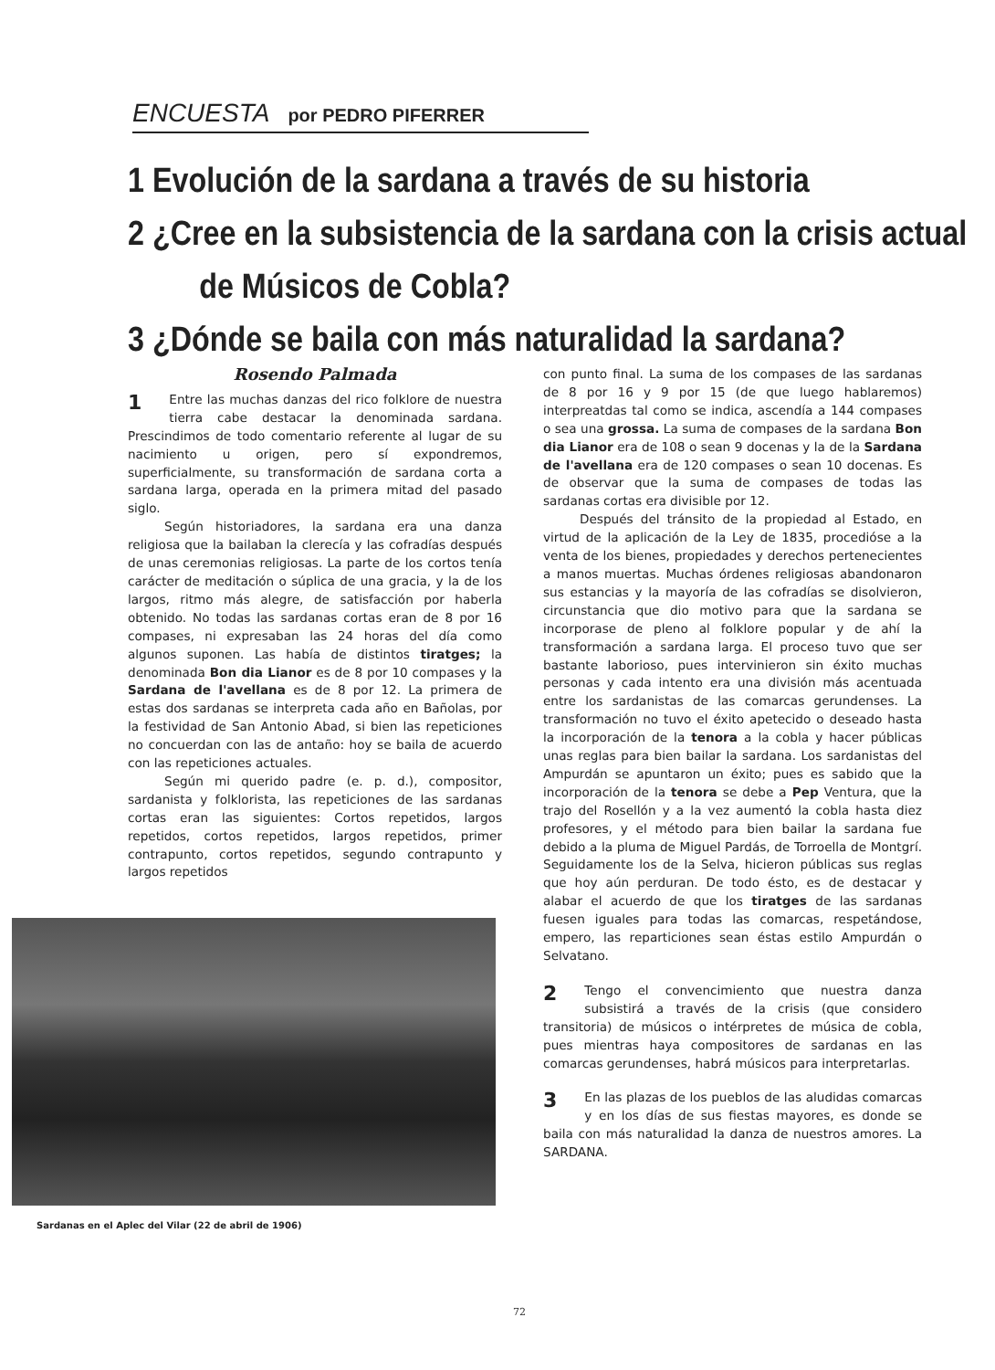ENCUESTA por PEDRO PIFERRER
1 Evolución de la sardana a través de su historia
2 ¿Cree en la subsistencia de la sardana con la crisis actual
de Músicos de Cobla?
3 ¿Dónde se baila con más naturalidad la sardana?
Rosendo Palmada
1 Entre las muchas danzas del rico folklore de nuestra tierra cabe destacar la denominada sardana. Prescindimos de todo comentario referente al lugar de su nacimiento u origen, pero sí expondremos, superficialmente, su transformación de sardana corta a sardana larga, operada en la primera mitad del pasado siglo.
Según historiadores, la sardana era una danza religiosa que la bailaban la clerecía y las cofradías después de unas ceremonias religiosas. La parte de los cortos tenía carácter de meditación o súplica de una gracia, y la de los largos, ritmo más alegre, de satisfacción por haberla obtenido. No todas las sardanas cortas eran de 8 por 16 compases, ni expresaban las 24 horas del día como algunos suponen. Las había de distintos tiratges; la denominada Bon dia Lianor es de 8 por 10 compases y la Sardana de l'avellana es de 8 por 12. La primera de estas dos sardanas se interpreta cada año en Bañolas, por la festividad de San Antonio Abad, si bien las repeticiones no concuerdan con las de antaño: hoy se baila de acuerdo con las repeticiones actuales.
Según mi querido padre (e. p. d.), compositor, sardanista y folklorista, las repeticiones de las sardanas cortas eran las siguientes: Cortos repetidos, largos repetidos, cortos repetidos, largos repetidos, primer contrapunto, cortos repetidos, segundo contrapunto y largos repetidos
Sardanas en el Aplec del Vilar (22 de abril de 1906)
con punto final. La suma de los compases de las sardanas de 8 por 16 y 9 por 15 (de que luego hablaremos) interpreatdas tal como se indica, ascendía a 144 compases o sea una grossa. La suma de compases de la sardana Bon dia Lianor era de 108 o sean 9 docenas y la de la Sardana de l'avellana era de 120 compases o sean 10 docenas. Es de observar que la suma de compases de todas las sardanas cortas era divisible por 12.
Después del tránsito de la propiedad al Estado, en virtud de la aplicación de la Ley de 1835, procedióse a la venta de los bienes, propiedades y derechos pertenecientes a manos muertas. Muchas órdenes religiosas abandonaron sus estancias y la mayoría de las cofradías se disolvieron, circunstancia que dio motivo para que la sardana se incorporase de pleno al folklore popular y de ahí la transformación a sardana larga. El proceso tuvo que ser bastante laborioso, pues intervinieron sin éxito muchas personas y cada intento era una división más acentuada entre los sardanistas de las comarcas gerundenses. La transformación no tuvo el éxito apetecido o deseado hasta la incorporación de la tenora a la cobla y hacer públicas unas reglas para bien bailar la sardana. Los sardanistas del Ampurdán se apuntaron un éxito; pues es sabido que la incorporación de la tenora se debe a Pep Ventura, que la trajo del Rosellón y a la vez aumentó la cobla hasta diez profesores, y el método para bien bailar la sardana fue debido a la pluma de Miguel Pardás, de Torroella de Montgrí. Seguidamente los de la Selva, hicieron públicas sus reglas que hoy aún perduran. De todo ésto, es de destacar y alabar el acuerdo de que los tiratges de las sardanas fuesen iguales para todas las comarcas, respetándose, empero, las reparticiones sean éstas estilo Ampurdán o Selvatano.
2 Tengo el convencimiento que nuestra danza subsistirá a través de la crisis (que considero transitoria) de músicos o intérpretes de música de cobla, pues mientras haya compositores de sardanas en las comarcas gerundenses, habrá músicos para interpretarlas.
3 En las plazas de los pueblos de las aludidas comarcas y en los días de sus fiestas mayores, es donde se baila con más naturalidad la danza de nuestros amores. La SARDANA.
72